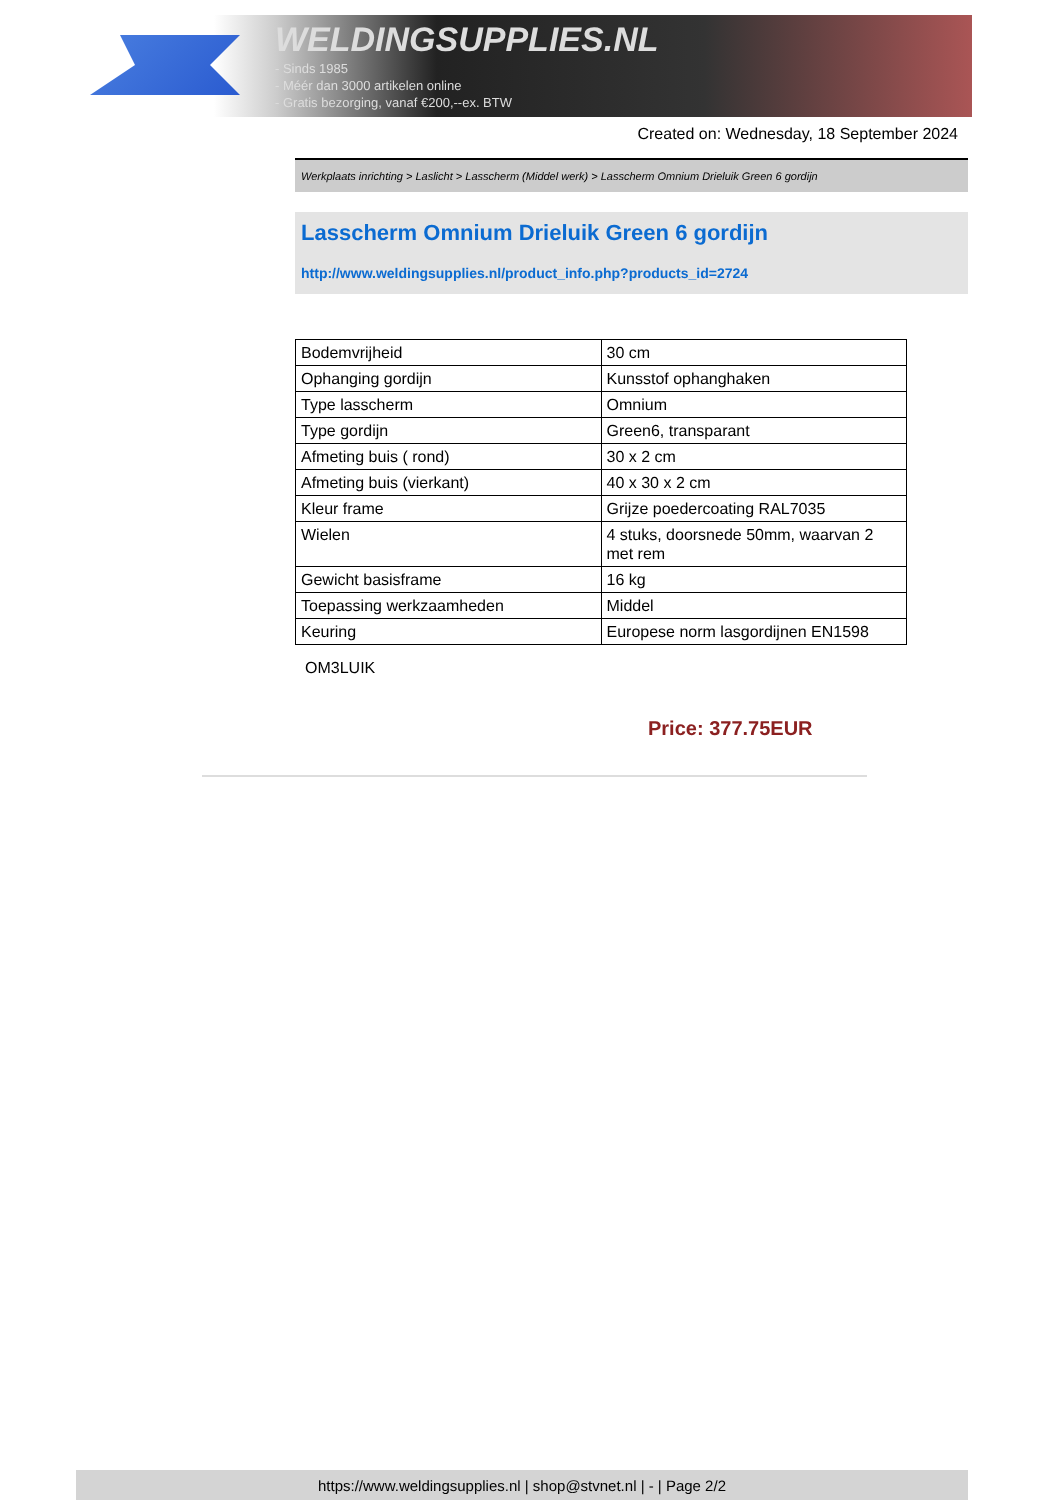WELDINGSUPPLIES.NL
- Sinds 1985
- Méér dan 3000 artikelen online
- Gratis bezorging, vanaf €200,--ex. BTW
Created on: Wednesday, 18 September 2024
Werkplaats inrichting > Laslicht > Lasscherm (Middel werk) > Lasscherm Omnium Drieluik Green 6 gordijn
Lasscherm Omnium Drieluik Green 6 gordijn
http://www.weldingsupplies.nl/product_info.php?products_id=2724
| Bodemvrijheid | 30 cm |
| Ophanging gordijn | Kunsstof ophanghaken |
| Type lasscherm | Omnium |
| Type gordijn | Green6, transparant |
| Afmeting buis ( rond) | 30 x 2 cm |
| Afmeting buis (vierkant) | 40 x 30 x 2 cm |
| Kleur frame | Grijze poedercoating RAL7035 |
| Wielen | 4 stuks, doorsnede 50mm, waarvan 2 met rem |
| Gewicht basisframe | 16 kg |
| Toepassing werkzaamheden | Middel |
| Keuring | Europese norm lasgordijnen EN1598 |
OM3LUIK
Price: 377.75EUR
https://www.weldingsupplies.nl | shop@stvnet.nl | - | Page 2/2